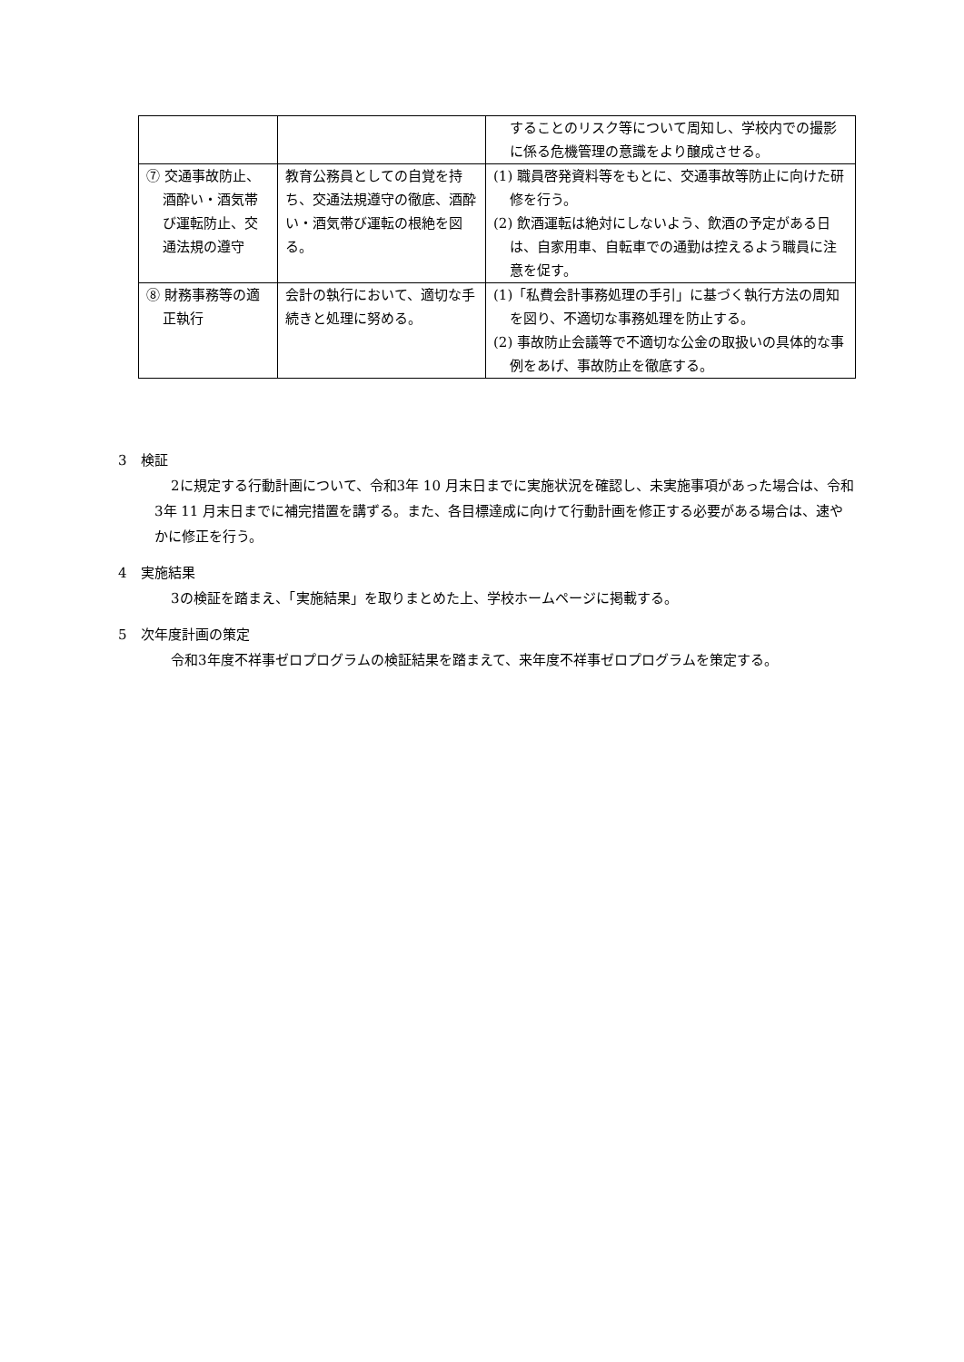| | | することのリスク等について周知し、学校内での撮影に係る危機管理の意識をより醸成させる。 |
| ⑦ 交通事故防止、酒酔い・酒気帯び運転防止、交通法規の遵守 | 教育公務員としての自覚を持ち、交通法規遵守の徹底、酒酔い・酒気帯び運転の根絶を図る。 | (1) 職員啓発資料等をもとに、交通事故等防止に向けた研修を行う。 (2) 飲酒運転は絶対にしないよう、飲酒の予定がある日は、自家用車、自転車での通勤は控えるよう職員に注意を促す。 |
| ⑧ 財務事務等の適正執行 | 会計の執行において、適切な手続きと処理に努める。 | (1)「私費会計事務処理の手引」に基づく執行方法の周知を図り、不適切な事務処理を防止する。 (2) 事故防止会議等で不適切な公金の取扱いの具体的な事例をあげ、事故防止を徹底する。 |
3　検証
2に規定する行動計画について、令和3年 10 月末日までに実施状況を確認し、未実施事項があった場合は、令和3年 11 月末日までに補完措置を講ずる。また、各目標達成に向けて行動計画を修正する必要がある場合は、速やかに修正を行う。
4　実施結果
3の検証を踏まえ、「実施結果」を取りまとめた上、学校ホームページに掲載する。
5　次年度計画の策定
令和3年度不祥事ゼロプログラムの検証結果を踏まえて、来年度不祥事ゼロプログラムを策定する。